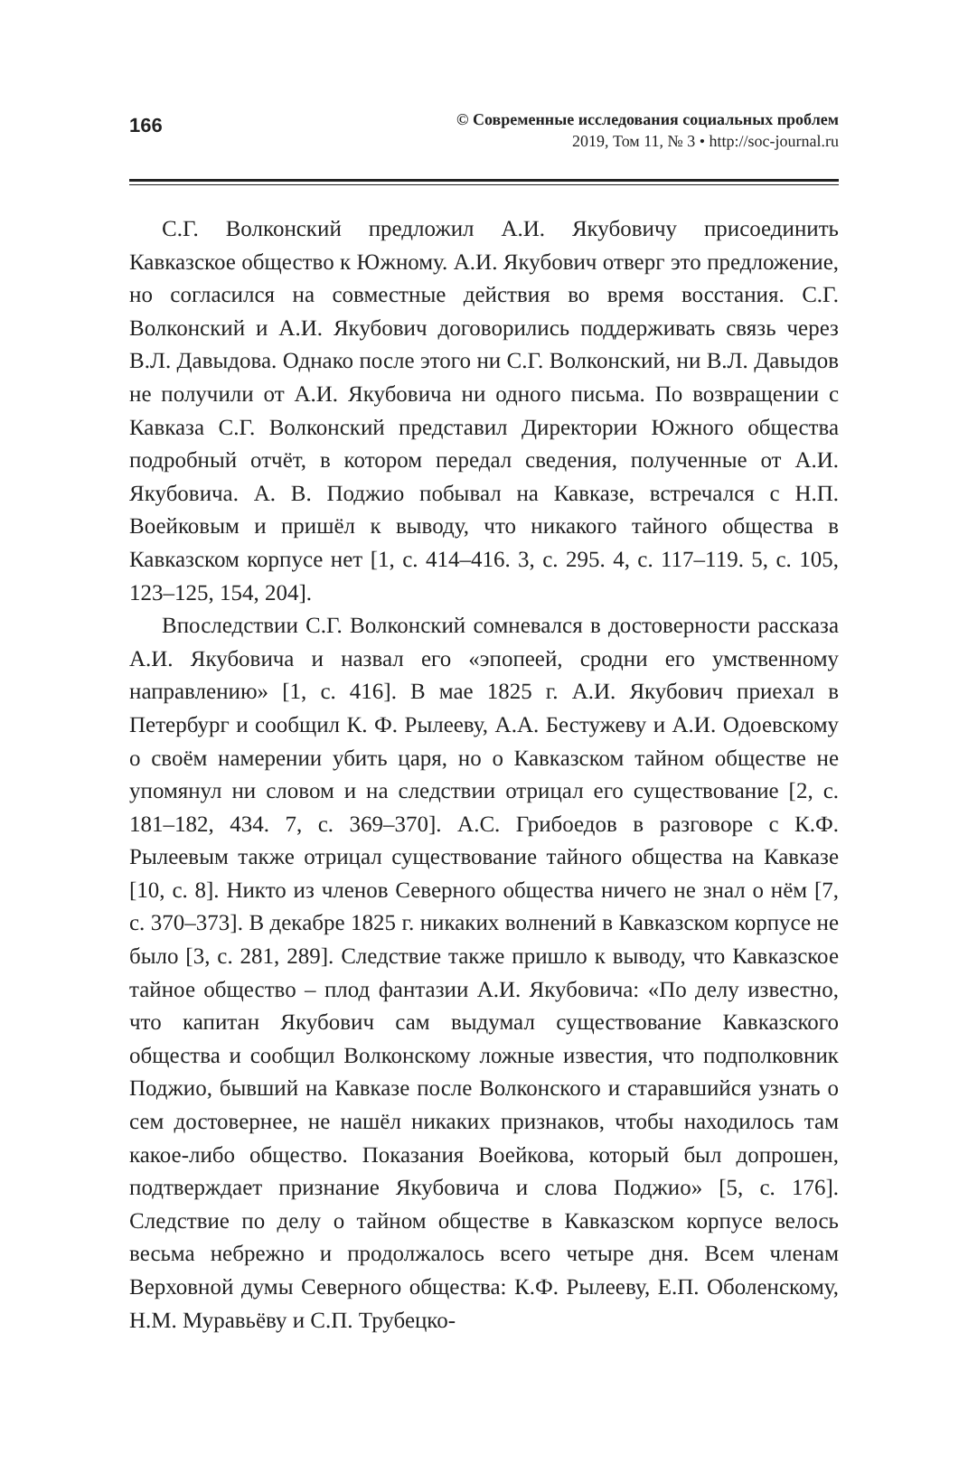166
© Современные исследования социальных проблем
2019, Том 11, № 3 • http://soc-journal.ru
С.Г. Волконский предложил А.И. Якубовичу присоединить Кавказское общество к Южному. А.И. Якубович отверг это предложение, но согласился на совместные действия во время восстания. С.Г. Волконский и А.И. Якубович договорились поддерживать связь через В.Л. Давыдова. Однако после этого ни С.Г. Волконский, ни В.Л. Давыдов не получили от А.И. Якубовича ни одного письма. По возвращении с Кавказа С.Г. Волконский представил Директории Южного общества подробный отчёт, в котором передал сведения, полученные от А.И. Якубовича. А. В. Поджио побывал на Кавказе, встречался с Н.П. Воейковым и пришёл к выводу, что никакого тайного общества в Кавказском корпусе нет [1, с. 414–416. 3, с. 295. 4, с. 117–119. 5, с. 105, 123–125, 154, 204].
Впоследствии С.Г. Волконский сомневался в достоверности рассказа А.И. Якубовича и назвал его «эпопеей, сродни его умственному направлению» [1, с. 416]. В мае 1825 г. А.И. Якубович приехал в Петербург и сообщил К. Ф. Рылееву, А.А. Бестужеву и А.И. Одоевскому о своём намерении убить царя, но о Кавказском тайном обществе не упомянул ни словом и на следствии отрицал его существование [2, с. 181–182, 434. 7, с. 369–370]. А.С. Грибоедов в разговоре с К.Ф. Рылеевым также отрицал существование тайного общества на Кавказе [10, с. 8]. Никто из членов Северного общества ничего не знал о нём [7, с. 370–373]. В декабре 1825 г. никаких волнений в Кавказском корпусе не было [3, с. 281, 289]. Следствие также пришло к выводу, что Кавказское тайное общество – плод фантазии А.И. Якубовича: «По делу известно, что капитан Якубович сам выдумал существование Кавказского общества и сообщил Волконскому ложные известия, что подполковник Поджио, бывший на Кавказе после Волконского и старавшийся узнать о сем достовернее, не нашёл никаких признаков, чтобы находилось там какое-либо общество. Показания Воейкова, который был допрошен, подтверждает признание Якубовича и слова Поджио» [5, с. 176]. Следствие по делу о тайном обществе в Кавказском корпусе велось весьма небрежно и продолжалось всего четыре дня. Всем членам Верховной думы Северного общества: К.Ф. Рылееву, Е.П. Оболенскому, Н.М. Муравьёву и С.П. Трубецко-